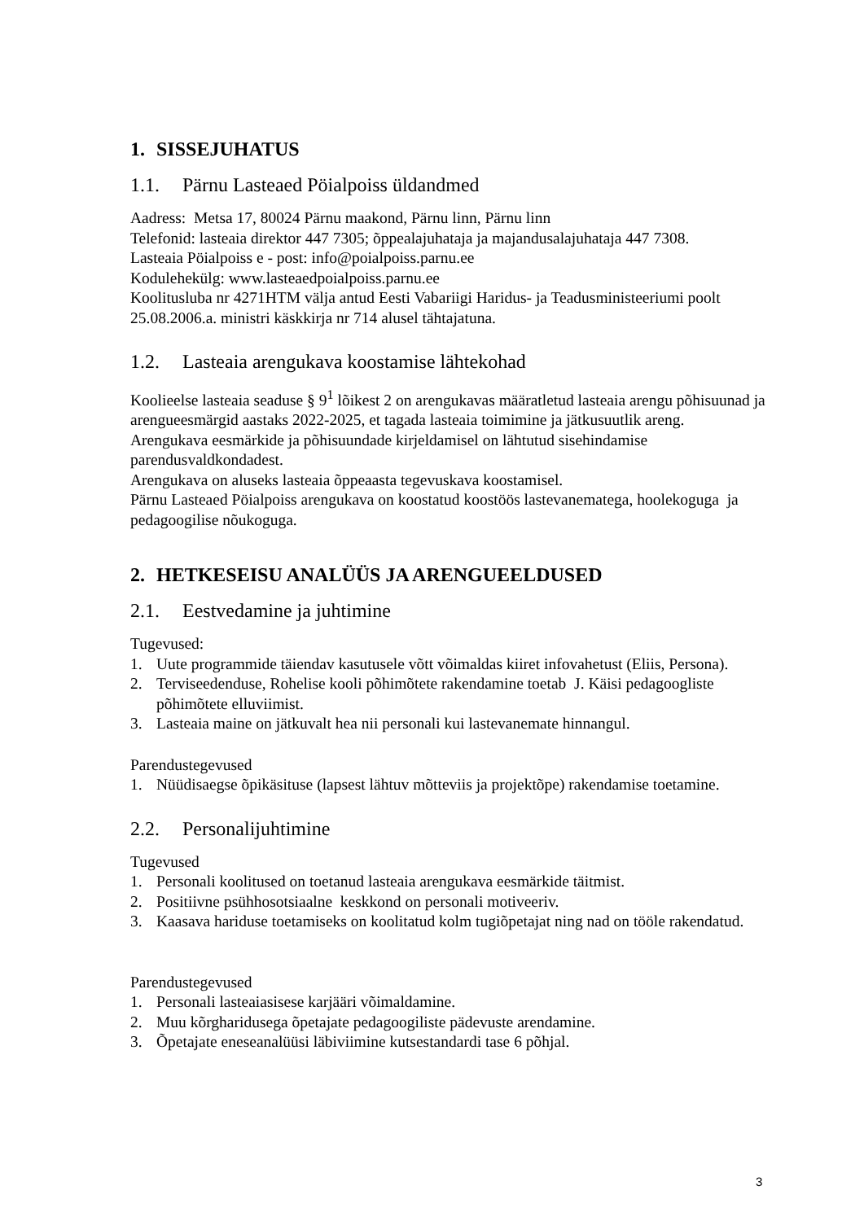1. SISSEJUHATUS
1.1. Pärnu Lasteaed Pöialpoiss üldandmed
Aadress: Metsa 17, 80024 Pärnu maakond, Pärnu linn, Pärnu linn
Telefonid: lasteaia direktor 447 7305; õppealajuhataja ja majandusalajuhataja 447 7308.
Lasteaia Pöialpoiss e - post: info@poialpoiss.parnu.ee
Kodulehekülg: www.lasteaedpoialpoiss.parnu.ee
Koolitusluba nr 4271HTM välja antud Eesti Vabariigi Haridus- ja Teadusministeeriumi poolt 25.08.2006.a. ministri käskkirja nr 714 alusel tähtajatuna.
1.2. Lasteaia arengukava koostamise lähtekohad
Koolieelse lasteaia seaduse § 9<sup>1</sup> lõikest 2 on arengukavas määratletud lasteaia arengu põhisuunad ja arengueesmärgid aastaks 2022-2025, et tagada lasteaia toimimine ja jätkusuutlik areng.
Arengukava eesmärkide ja põhisuundade kirjeldamisel on lähtutud sisehindamise parendusvaldkondadest.
Arengukava on aluseks lasteaia õppeaasta tegevuskava koostamisel.
Pärnu Lasteaed Pöialpoiss arengukava on koostatud koostöös lastevanematega, hoolekoguga ja pedagoogilise nõukoguga.
2. HETKESEISU ANALÜÜS JA ARENGUEELDUSED
2.1. Eestvedamine ja juhtimine
Tugevused:
1. Uute programmide täiendav kasutusele võtt võimaldas kiiret infovahetust (Eliis, Persona).
2. Terviseedenduse, Rohelise kooli põhimõtete rakendamine toetab J. Käisi pedagoogliste põhimõtete elluviimist.
3. Lasteaia maine on jätkuvalt hea nii personali kui lastevanemate hinnangul.
Parendustegevused
1. Nüüdisaegse õpikäsituse (lapsest lähtuv mõtteviis ja projektõpe) rakendamise toetamine.
2.2. Personalijuhtimine
Tugevused
1. Personali koolitused on toetanud lasteaia arengukava eesmärkide täitmist.
2. Positiivne psühhosotsiaalne keskkond on personali motiveeriv.
3. Kaasava hariduse toetamiseks on koolitatud kolm tugiõpetajat ning nad on tööle rakendatud.
Parendustegevused
1. Personali lasteaiasisese karjääri võimaldamine.
2. Muu kõrgharidusega õpetajate pedagoogiliste pädevuste arendamine.
3. Õpetajate eneseanalüüsi läbiviimine kutsestandardi tase 6 põhjal.
3